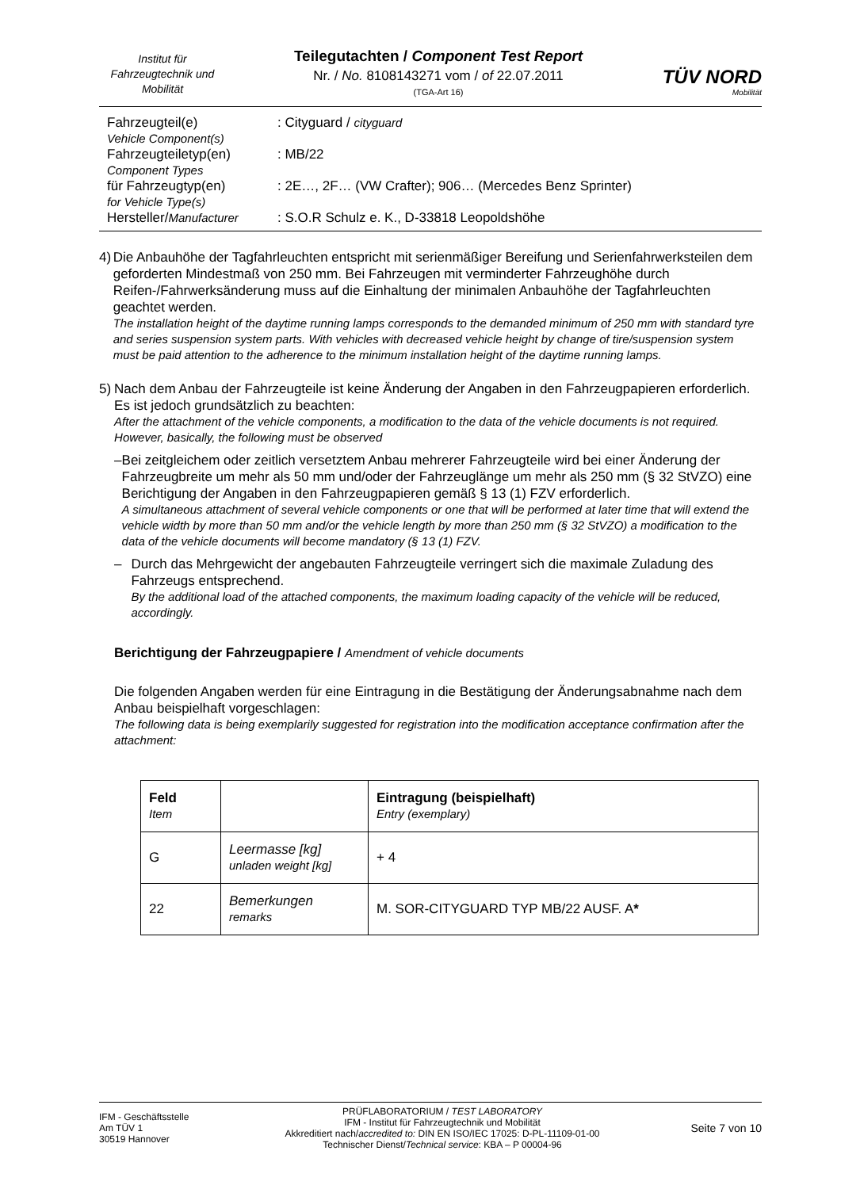Institut für Fahrzeugtechnik und Mobilität
Teilegutachten / Component Test Report
Nr. / No. 8108143271 vom / of 22.07.2011
(TGA-Art 16)
TÜV NORD
Mobilität
| Fahrzeugteil(e) Vehicle Component(s) | : Cityguard / cityguard |
| Fahrzeugteiletyp(en) Component Types | : MB/22 |
| für Fahrzeugtyp(en) for Vehicle Type(s) | : 2E…, 2F… (VW Crafter); 906… (Mercedes Benz Sprinter) |
| Hersteller/ Manufacturer | : S.O.R Schulz e. K., D-33818 Leopoldshöhe |
4) Die Anbauhöhe der Tagfahrleuchten entspricht mit serienmäßiger Bereifung und Serienfahrwerksteilen dem geforderten Mindestmaß von 250 mm. Bei Fahrzeugen mit verminderter Fahrzeughöhe durch Reifen-/Fahrwerksänderung muss auf die Einhaltung der minimalen Anbauhöhe der Tagfahrleuchten geachtet werden.
The installation height of the daytime running lamps corresponds to the demanded minimum of 250 mm with standard tyre and series suspension system parts. With vehicles with decreased vehicle height by change of tire/suspension system must be paid attention to the adherence to the minimum installation height of the daytime running lamps.
5) Nach dem Anbau der Fahrzeugteile ist keine Änderung der Angaben in den Fahrzeugpapieren erforderlich. Es ist jedoch grundsätzlich zu beachten:
After the attachment of the vehicle components, a modification to the data of the vehicle documents is not required. However, basically, the following must be observed
– Bei zeitgleichem oder zeitlich versetztem Anbau mehrerer Fahrzeugteile wird bei einer Änderung der Fahrzeugbreite um mehr als 50 mm und/oder der Fahrzeuglänge um mehr als 250 mm (§ 32 StVZO) eine Berichtigung der Angaben in den Fahrzeugpapieren gemäß § 13 (1) FZV erforderlich.
A simultaneous attachment of several vehicle components or one that will be performed at later time that will extend the vehicle width by more than 50 mm and/or the vehicle length by more than 250 mm (§ 32 StVZO) a modification to the data of the vehicle documents will become mandatory (§ 13 (1) FZV.
– Durch das Mehrgewicht der angebauten Fahrzeugteile verringert sich die maximale Zuladung des Fahrzeugs entsprechend.
By the additional load of the attached components, the maximum loading capacity of the vehicle will be reduced, accordingly.
Berichtigung der Fahrzeugpapiere / Amendment of vehicle documents
Die folgenden Angaben werden für eine Eintragung in die Bestätigung der Änderungsabnahme nach dem Anbau beispielhaft vorgeschlagen:
The following data is being exemplarily suggested for registration into the modification acceptance confirmation after the attachment:
| Feld Item | | Eintragung (beispielhaft) Entry (exemplary) |
| --- | --- | --- |
| G | Leermasse [kg] unladen weight [kg] | + 4 |
| 22 | Bemerkungen remarks | M. SOR-CITYGUARD TYP MB/22 AUSF. A * |
IFM - Geschäftsstelle
Am TÜV 1
30519 Hannover
PRÜFLABORATORIUM / TEST LABORATORY
IFM - Institut für Fahrzeugtechnik und Mobilität
Akkreditiert nach/accredited to: DIN EN ISO/IEC 17025: D-PL-11109-01-00
Technischer Dienst/Technical service: KBA – P 00004-96
Seite 7 von 10